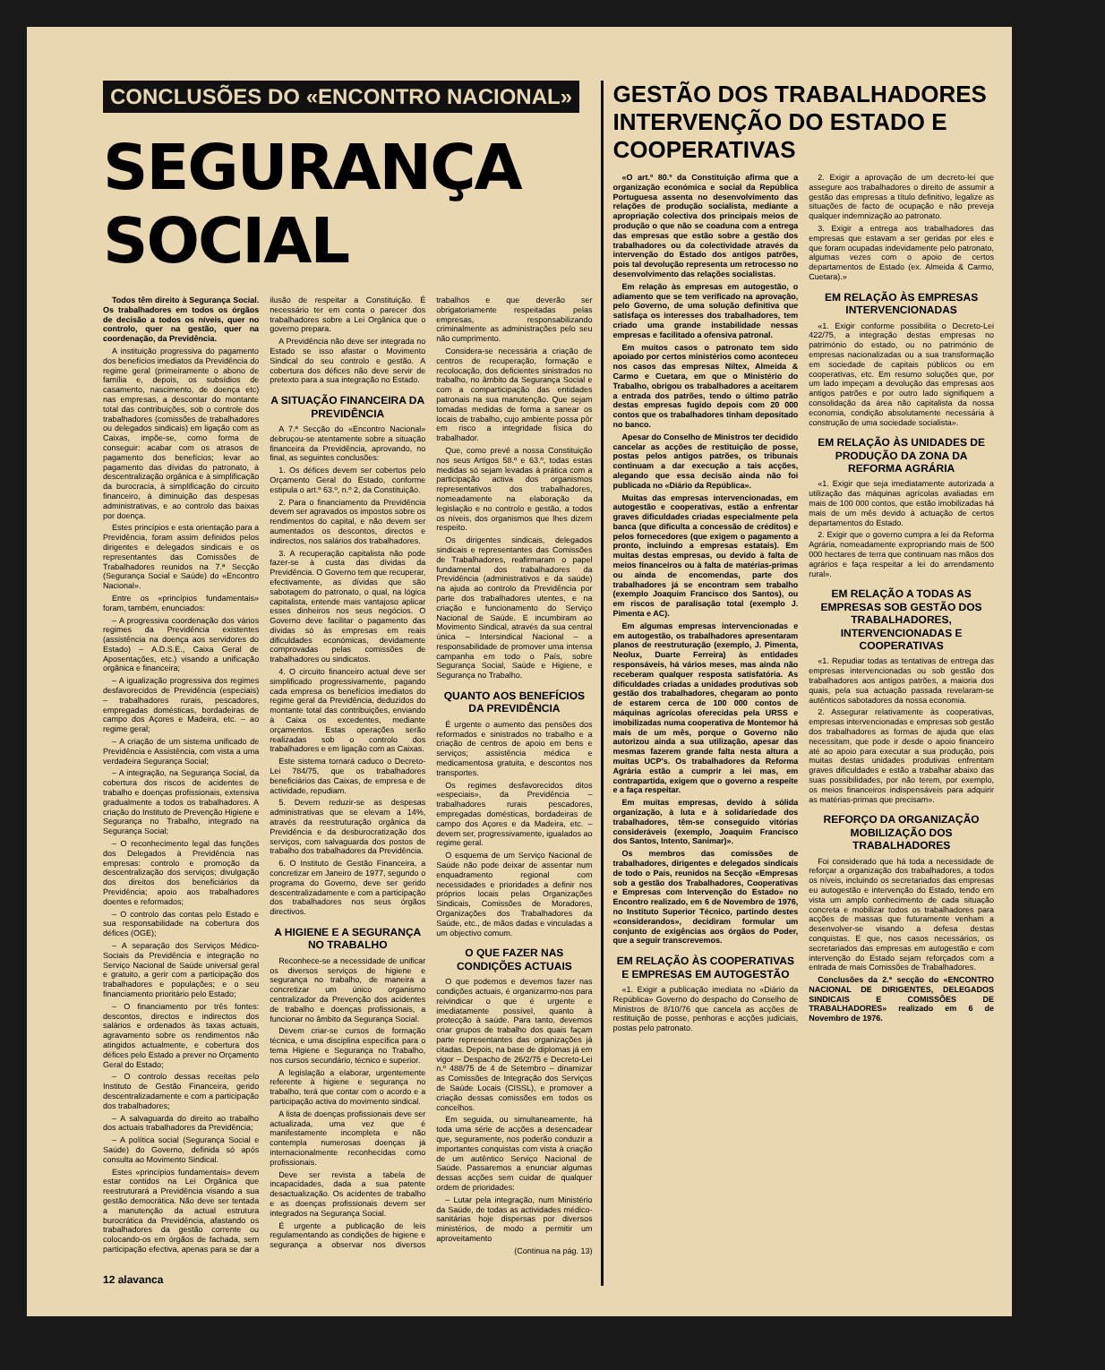CONCLUSÕES DO «ENCONTRO NACIONAL»
SEGURANÇA SOCIAL
Todos têm direito à Segurança Social. Os trabalhadores em todos os órgãos de decisão a todos os níveis, quer no controlo, quer na gestão, quer na coordenação, da Previdência.
A instituição progressiva do pagamento dos benefícios imediatos da Previdência do regime geral (primeiramente o abono de família e, depois, os subsídios de casamento, nascimento, de doença etc) nas empresas, a descontar do montante total das contribuições, sob o controle dos trabalhadores (comissões de trabalhadores ou delegados sindicais) em ligação com as Caixas, impõe-se, como forma de conseguir: acabar com os atrasos de pagamento dos benefícios; levar ao pagamento das dívidas do patronato, à descentralização orgânica e à simplificação da burocracia, à simplificação do circuito financeiro, à diminuição das despesas administrativas, e ao controlo das baixas por doença.
Estes princípios e esta orientação para a Previdência, foram assim definidos pelos dirigentes e delegados sindicais e os representantes das Comissões de Trabalhadores reunidos na 7.ª Secção (Segurança Social e Saúde) do «Encontro Nacional».
Entre os «princípios fundamentais» foram, também, enunciados:
– A progressiva coordenação dos vários regimes da Previdência existentes (assistência na doença aos servidores do Estado) – A.D.S.E., Caixa Geral de Aposentações, etc.) visando a unificação orgânica e financeira;
– A igualização progressiva dos regimes desfavorecidos de Previdência (especiais) – trabalhadores rurais, pescadores, empregadas domésticas, bordadeiras de campo dos Açores e Madeira, etc. – ao regime geral;
– A criação de um sistema unificado de Previdência e Assistência, com vista a uma verdadeira Segurança Social;
– A integração, na Segurança Social, da cobertura dos riscos de acidentes de trabalho e doenças profissionais, extensiva gradualmente a todos os trabalhadores. A criação do Instituto de Prevenção Higiene e Segurança no Trabalho, integrado na Segurança Social;
– O reconhecimento legal das funções dos Delegados à Previdência nas empresas: controlo e promoção da descentralização dos serviços; divulgação dos direitos dos beneficiários da Previdência; apoio aos trabalhadores doentes e reformados;
– O controlo das contas pelo Estado e sua responsabilidade na cobertura dos défices (OGE);
– A separação dos Serviços Médico-Sociais da Previdência e integração no Serviço Nacional de Saúde universal geral e gratuito, a gerir com a participação dos trabalhadores e populações; e o seu financiamento prioritário pelo Estado;
– O financiamento por três fontes: descontos, directos e indirectos dos salários e ordenados às taxas actuais, agravamento sobre os rendimentos não atingidos actualmente, e cobertura dos défices pelo Estado a prever no Orçamento Geral do Estado;
– O controlo dessas receitas pelo Instituto de Gestão Financeira, gerido descentralizadamente e com a participação dos trabalhadores;
– A salvaguarda do direito ao trabalho dos actuais trabalhadores da Previdência;
– A política social (Segurança Social e Saúde) do Governo, definida só após consulta ao Movimento Sindical.
Estes «princípios fundamentais» devem estar contidos na Lei Orgânica que reestruturará a Previdência visando a sua gestão democrática. Não deve ser tentada a manutenção da actual estrutura burocrática da Previdência, afastando os trabalhadores da gestão corrente ou colocando-os em órgãos de fachada, sem participação efectiva, apenas para se dar a ilusão de respeitar a Constituição. É necessário ter em conta o parecer dos trabalhadores sobre a Lei Orgânica que o governo prepara.
A Previdência não deve ser integrada no Estado se isso afastar o Movimento Sindical do seu controlo e gestão. A cobertura dos défices não deve servir de pretexto para a sua integração no Estado.
A SITUAÇÃO FINANCEIRA DA PREVIDÊNCIA
A 7.ª Secção do «Encontro Nacional» debruçou-se atentamente sobre a situação financeira da Previdência, aprovando, no final, as seguintes conclusões:
1. Os défices devem ser cobertos pelo Orçamento Geral do Estado, conforme estipula o art.º 63.º, n.º 2, da Constituição.
2. Para o financiamento da Previdência devem ser agravados os impostos sobre os rendimentos do capital, e não devem ser aumentados os descontos, directos e indirectos, nos salários dos trabalhadores.
3. A recuperação capitalista não pode fazer-se à custa das dívidas da Previdência. O Governo tem que recuperar, efectivamente, as dívidas que são sabotagem do patronato, o qual, na lógica capitalista, entende mais vantajoso aplicar esses dinheiros nos seus negócios. O Governo deve facilitar o pagamento das dívidas só às empresas em reais dificuldades económicas, devidamente comprovadas pelas comissões de trabalhadores ou sindicatos.
4. O circuito financeiro actual deve ser simplificado progressivamente, pagando cada empresa os benefícios imediatos do regime geral da Previdência, deduzidos do montante total das contribuições, enviando à Caixa os excedentes, mediante orçamentos. Estas operações serão realizadas sob o controlo dos trabalhadores e em ligação com as Caixas.
Este sistema tornará caduco o Decreto-Lei 784/75, que os trabalhadores beneficiários das Caixas, de empresa e de actividade, repudiam.
5. Devem reduzir-se as despesas administrativas que se elevam a 14%, através da reestruturação orgânica da Previdência e da desburocratização dos serviços, com salvaguarda dos postos de trabalho dos trabalhadores da Previdência.
6. O Instituto de Gestão Financeira, a concretizar em Janeiro de 1977, segundo o programa do Governo, deve ser gerido descentralizadamente e com a participação dos trabalhadores nos seus órgãos directivos.
A HIGIENE E A SEGURANÇA NO TRABALHO
Reconhece-se a necessidade de unificar os diversos serviços de higiene e segurança no trabalho, de maneira a concretizar um único organismo centralizador da Prevenção dos acidentes de trabalho e doenças profissionais, a funcionar no âmbito da Segurança Social.
Devem criar-se cursos de formação técnica, e uma disciplina específica para o tema Higiene e Segurança no Trabalho, nos cursos secundário, técnico e superior.
A legislação a elaborar, urgentemente referente à higiene e segurança no trabalho, terá que contar com o acordo e a participação activa do movimento sindical.
A lista de doenças profissionais deve ser actualizada, uma vez que é manifestamente incompleta e não contempla numerosas doenças já internacionalmente reconhecidas como profissionais.
Deve ser revista a tabela de incapacidades, dada a sua patente desactualização. Os acidentes de trabalho e as doenças profissionais devem ser integrados na Segurança Social.
É urgente a publicação de leis regulamentando as condições de higiene e segurança a observar nos diversos trabalhos e que deverão ser obrigatoriamente respeitadas pelas empresas, responsabilizando criminalmente as administrações pelo seu não cumprimento.
Considera-se necessária a criação de centros de recuperação, formação e recolocação, dos deficientes sinistrados no trabalho, no âmbito da Segurança Social e com a comparticipação das entidades patronais na sua manutenção. Que sejam tomadas medidas de forma a sanear os locais de trabalho, cujo ambiente possa pôr em risco a integridade física do trabalhador.
Que, como prevê a nossa Constituição nos seus Artigos 58.º e 63.º, todas estas medidas só sejam levadas à prática com a participação activa dos organismos representativos dos trabalhadores, nomeadamente na elaboração da legislação e no controlo e gestão, a todos os níveis, dos organismos que lhes dizem respeito.
Os dirigentes sindicais, delegados sindicais e representantes das Comissões de Trabalhadores, reafirmaram o papel fundamental dos trabalhadores da Previdência (administrativos e da saúde) na ajuda ao controlo da Previdência por parte dos trabalhadores utentes, e na criação e funcionamento do Serviço Nacional de Saúde. E incumbiram ao Movimento Sindical, através da sua central única – Intersindical Nacional – a responsabilidade de promover uma intensa campanha em todo o País, sobre Segurança Social, Saúde e Higiene, e Segurança no Trabalho.
QUANTO AOS BENEFÍCIOS DA PREVIDÊNCIA
É urgente o aumento das pensões dos reformados e sinistrados no trabalho e a criação de centros de apoio em bens e serviços; assistência médica e medicamentosa gratuita, e descontos nos transportes.
Os regimes desfavorecidos ditos «especiais», da Previdência – trabalhadores rurais pescadores, empregadas domésticas, bordadeiras de campo dos Açores e da Madeira, etc. – devem ser, progressivamente, igualados ao regime geral.
O esquema de um Serviço Nacional de Saúde não pode deixar de assentar num enquadramento regional com necessidades e prioridades a definir nos próprios locais pelas Organizações Sindicais, Comissões de Moradores, Organizações dos Trabalhadores da Saúde, etc., de mãos dadas e vinculadas a um objectivo comum.
O QUE FAZER NAS CONDIÇÕES ACTUAIS
O que podemos e devemos fazer nas condições actuais, é organizarmo-nos para reivindicar o que é urgente e imediatamente possível, quanto à protecção à saúde. Para tanto, devemos criar grupos de trabalho dos quais façam parte representantes das organizações já citadas. Depois, na base de diplomas já em vigor – Despacho de 26/2/75 e Decreto-Lei n.º 488/75 de 4 de Setembro – dinamizar as Comissões de Integração dos Serviços de Saúde Locais (CISSL), e promover a criação dessas comissões em todos os concelhos.
Em seguida, ou simultaneamente, há toda uma série de acções a desencadear que, seguramente, nos poderão conduzir a importantes conquistas com vista à criação de um autêntico Serviço Nacional de Saúde. Passaremos a enunciar algumas dessas acções sem cuidar de qualquer ordem de prioridades:
– Lutar pela integração, num Ministério da Saúde, de todas as actividades médico-sanitárias hoje dispersas por diversos ministérios, de modo a permitir um aproveitamento
(Continua na pág. 13)
12 alavanca
GESTÃO DOS TRABALHADORES INTERVENÇÃO DO ESTADO E COOPERATIVAS
«O art.º 80.º da Constituição afirma que a organização económica e social da República Portuguesa assenta no desenvolvimento das relações de produção socialista, mediante a apropriação colectiva dos principais meios de produção o que não se coaduna com a entrega das empresas que estão sobre a gestão dos trabalhadores ou da colectividade através da intervenção do Estado dos antigos patrões, pois tal devolução representa um retrocesso no desenvolvimento das relações socialistas.
Em relação às empresas em autogestão, o adiamento que se tem verificado na aprovação, pelo Governo, de uma solução definitiva que satisfaça os interesses dos trabalhadores, tem criado uma grande instabilidade nessas empresas e facilitado a ofensiva patronal.
Em muitos casos o patronato tem sido apoiado por certos ministérios como aconteceu nos casos das empresas Niltex, Almeida & Carmo e Cuetara, em que o Ministério do Trabalho, obrigou os trabalhadores a aceitarem a entrada dos patrões, tendo o último patrão destas empresas fugido depois com 20 000 contos que os trabalhadores tinham depositado no banco.
Apesar do Conselho de Ministros ter decidido cancelar as acções de restituição de posse, postas pelos antigos patrões, os tribunais continuam a dar execução a tais acções, alegando que essa decisão ainda não foi publicada no «Diário da República».
Muitas das empresas intervencionadas, em autogestão e cooperativas, estão a enfrentar graves dificuldades criadas especialmente pela banca (que dificulta a concessão de créditos) e pelos fornecedores (que exigem o pagamento a pronto, incluindo a empresas estatais). Em muitas destas empresas, ou devido à falta de meios financeiros ou à falta de matérias-primas ou ainda de encomendas, parte dos trabalhadores já se encontram sem trabalho (exemplo Joaquim Francisco dos Santos), ou em riscos de paralisação total (exemplo J. Pimenta e AC).
Em algumas empresas intervencionadas e em autogestão, os trabalhadores apresentaram planos de reestruturação (exemplo, J. Pimenta, Neolux, Duarte Ferreira) às entidades responsáveis, há vários meses, mas ainda não receberam qualquer resposta satisfatória. As dificuldades criadas a unidades produtivas sob gestão dos trabalhadores, chegaram ao ponto de estarem cerca de 100 000 contos de máquinas agrícolas oferecidas pela URSS e imobilizadas numa cooperativa de Montemor há mais de um mês, porque o Governo não autorizou ainda a sua utilização, apesar das mesmas fazerem grande falta nesta altura a muitas UCP's. Os trabalhadores da Reforma Agrária estão a cumprir a lei mas, em contrapartida, exigem que o governo a respeite e a faça respeitar.
Em muitas empresas, devido à sólida organização, à luta e à solidariedade dos trabalhadores, têm-se conseguido vitórias consideráveis (exemplo, Joaquim Francisco dos Santos, Intento, Sanimar)».
Os membros das comissões de trabalhadores, dirigentes e delegados sindicais de todo o País, reunidos na Secção «Empresas sob a gestão dos Trabalhadores, Cooperativas e Empresas com Intervenção do Estado» no Encontro realizado, em 6 de Novembro de 1976, no Instituto Superior Técnico, partindo destes «considerandos», decidiram formular um conjunto de exigências aos órgãos do Poder, que a seguir transcrevemos.
EM RELAÇÃO ÀS COOPERATIVAS E EMPRESAS EM AUTOGESTÃO
«1. Exigir a publicação imediata no «Diário da República» Governo do despacho do Conselho de Ministros de 8/10/76 que cancela as acções de restituição de posse, penhoras e acções judiciais, postas pelo patronato.
2. Exigir a aprovação de um decreto-lei que assegure aos trabalhadores o direito de assumir a gestão das empresas a título definitivo, legalize as situações de facto de ocupação e não preveja qualquer indemnização ao patronato.
3. Exigir a entrega aos trabalhadores das empresas que estavam a ser geridas por eles e que foram ocupadas indevidamente pelo patronato, algumas vezes com o apoio de certos departamentos de Estado (ex. Almeida & Carmo, Cuetara).»
EM RELAÇÃO ÀS EMPRESAS INTERVENCIONADAS
«1. Exigir conforme possibilita o Decreto-Lei 422/75, a integração destas empresas no património do estado, ou no património de empresas nacionalizadas ou a sua transformação em sociedade de capitais públicos ou em cooperativas, etc. Em resumo soluções que, por um lado impeçam a devolução das empresas aos antigos patrões e por outro lado signifiquem a consolidação da área não capitalista da nossa economia, condição absolutamente necessária à construção de uma sociedade socialista».
EM RELAÇÃO ÀS UNIDADES DE PRODUÇÃO DA ZONA DA REFORMA AGRÁRIA
«1. Exigir que seja imediatamente autorizada a utilização das máquinas agrícolas avaliadas em mais de 100 000 contos, que estão imobilizadas há mais de um mês devido à actuação de certos departamentos do Estado.
2. Exigir que o governo cumpra a lei da Reforma Agrária, nomeadamente expropriando mais de 500 000 hectares de terra que continuam nas mãos dos agrários e faça respeitar a lei do arrendamento rural».
EM RELAÇÃO A TODAS AS EMPRESAS SOB GESTÃO DOS TRABALHADORES, INTERVENCIONADAS E COOPERATIVAS
«1. Repudiar todas as tentativas de entrega das empresas intervencionadas ou sob gestão dos trabalhadores aos antigos patrões, a maioria dos quais, pela sua actuação passada revelaram-se autênticos sabotadores da nossa economia.
2. Assegurar relativamente às cooperativas, empresas intervencionadas e empresas sob gestão dos trabalhadores as formas de ajuda que elas necessitam, que pode ir desde o apoio financeiro até ao apoio para executar a sua produção, pois muitas destas unidades produtivas enfrentam graves dificuldades e estão a trabalhar abaixo das suas possibilidades, por não terem, por exemplo, os meios financeiros indispensáveis para adquirir as matérias-primas que precisam».
REFORÇO DA ORGANIZAÇÃO MOBILIZAÇÃO DOS TRABALHADORES
Foi considerado que há toda a necessidade de reforçar a organização dos trabalhadores, a todos os níveis, incluindo os secretariados das empresas eu autogestão e intervenção do Estado, tendo em vista um amplo conhecimento de cada situação concreta e mobilizar todos os trabalhadores para acções de massas que futuramente venham a desenvolver-se visando a defesa destas conquistas. E que, nos casos necessários, os secretariados das empresas em autogestão e com intervenção do Estado sejam reforçados com a entrada de mais Comissões de Trabalhadores.
Conclusões da 2.ª secção do «ENCONTRO NACIONAL DE DIRIGENTES, DELEGADOS SINDICAIS E COMISSÕES DE TRABALHADORES» realizado em 6 de Novembro de 1976.